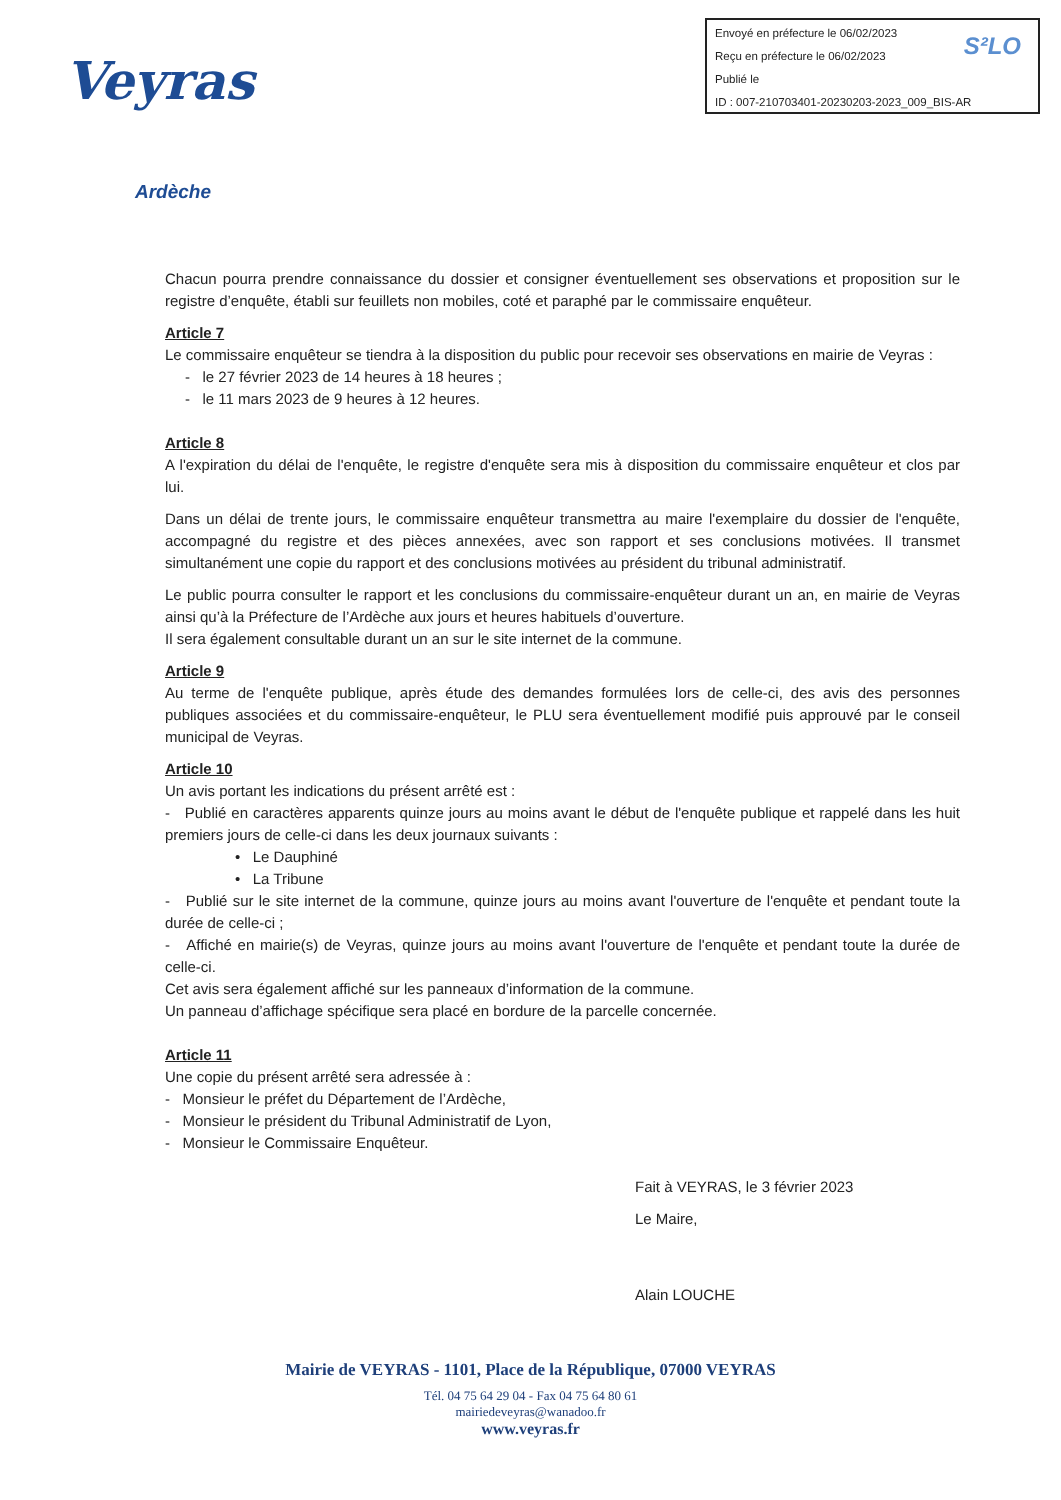Envoyé en préfecture le 06/02/2023
Reçu en préfecture le 06/02/2023
Publié le
ID : 007-210703401-20230203-2023_009_BIS-AR
S²LO
Veyras
Ardèche
Chacun pourra prendre connaissance du dossier et consigner éventuellement ses observations et proposition sur le registre d’enquête, établi sur feuillets non mobiles, coté et paraphé par le commissaire enquêteur.
Article 7
Le commissaire enquêteur se tiendra à la disposition du public pour recevoir ses observations en mairie de Veyras :
- le 27 février 2023 de 14 heures à 18 heures ;
- le 11 mars 2023 de 9 heures à 12 heures.
Article 8
A l'expiration du délai de l'enquête, le registre d'enquête sera mis à disposition du commissaire enquêteur et clos par lui.
Dans un délai de trente jours, le commissaire enquêteur transmettra au maire l'exemplaire du dossier de l'enquête, accompagné du registre et des pièces annexées, avec son rapport et ses conclusions motivées. Il transmet simultanément une copie du rapport et des conclusions motivées au président du tribunal administratif.
Le public pourra consulter le rapport et les conclusions du commissaire-enquêteur durant un an, en mairie de Veyras ainsi qu’à la Préfecture de l’Ardèche aux jours et heures habituels d’ouverture.
Il sera également consultable durant un an sur le site internet de la commune.
Article 9
Au terme de l'enquête publique, après étude des demandes formulées lors de celle-ci, des avis des personnes publiques associées et du commissaire-enquêteur, le PLU sera éventuellement modifié puis approuvé par le conseil municipal de Veyras.
Article 10
Un avis portant les indications du présent arrêté est :
- Publié en caractères apparents quinze jours au moins avant le début de l'enquête publique et rappelé dans les huit premiers jours de celle-ci dans les deux journaux suivants :
• Le Dauphiné
• La Tribune
- Publié sur le site internet de la commune, quinze jours au moins avant l'ouverture de l'enquête et pendant toute la durée de celle-ci ;
- Affiché en mairie(s) de Veyras, quinze jours au moins avant l'ouverture de l'enquête et pendant toute la durée de celle-ci.
Cet avis sera également affiché sur les panneaux d’information de la commune.
Un panneau d’affichage spécifique sera placé en bordure de la parcelle concernée.
Article 11
Une copie du présent arrêté sera adressée à :
- Monsieur le préfet du Département de l’Ardèche,
- Monsieur le président du Tribunal Administratif de Lyon,
- Monsieur le Commissaire Enquêteur.
Fait à VEYRAS, le 3 février 2023
Le Maire,
Alain LOUCHE
Mairie de VEYRAS - 1101, Place de la République, 07000 VEYRAS
Tél. 04 75 64 29 04 - Fax 04 75 64 80 61
mairiedeveyras@wanadoo.fr
www.veyras.fr